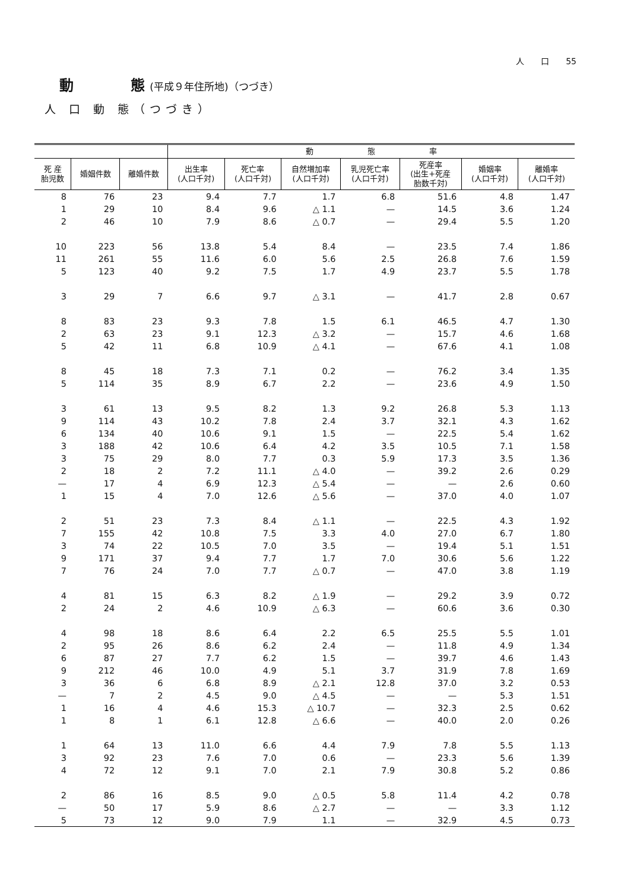人　　口　　55
動　　　　態 (平成９年住所地)（つづき）
人 口 動 態（つづき）
| | | | 動 態 率 | | | | | | |
| --- | --- | --- | --- | --- | --- | --- | --- | --- | --- |
| 死 産 胎児数 | 婚姻件数 | 離婚件数 | 出生率 (人口千対) | 死亡率 (人口千対) | 自然増加率 (人口千対) | 乳児死亡率 (人口千対) | 死産率 (出生+死産 胎数千対) | 婚姻率 (人口千対) | 離婚率 (人口千対) |
| 8 | 76 | 23 | 9.4 | 7.7 | 1.7 | 6.8 | 51.6 | 4.8 | 1.47 |
| 1 | 29 | 10 | 8.4 | 9.6 | △ 1.1 | — | 14.5 | 3.6 | 1.24 |
| 2 | 46 | 10 | 7.9 | 8.6 | △ 0.7 | — | 29.4 | 5.5 | 1.20 |
| 10 | 223 | 56 | 13.8 | 5.4 | 8.4 | — | 23.5 | 7.4 | 1.86 |
| 11 | 261 | 55 | 11.6 | 6.0 | 5.6 | 2.5 | 26.8 | 7.6 | 1.59 |
| 5 | 123 | 40 | 9.2 | 7.5 | 1.7 | 4.9 | 23.7 | 5.5 | 1.78 |
| 3 | 29 | 7 | 6.6 | 9.7 | △ 3.1 | — | 41.7 | 2.8 | 0.67 |
| 8 | 83 | 23 | 9.3 | 7.8 | 1.5 | 6.1 | 46.5 | 4.7 | 1.30 |
| 2 | 63 | 23 | 9.1 | 12.3 | △ 3.2 | — | 15.7 | 4.6 | 1.68 |
| 5 | 42 | 11 | 6.8 | 10.9 | △ 4.1 | — | 67.6 | 4.1 | 1.08 |
| 8 | 45 | 18 | 7.3 | 7.1 | 0.2 | — | 76.2 | 3.4 | 1.35 |
| 5 | 114 | 35 | 8.9 | 6.7 | 2.2 | — | 23.6 | 4.9 | 1.50 |
| 3 | 61 | 13 | 9.5 | 8.2 | 1.3 | 9.2 | 26.8 | 5.3 | 1.13 |
| 9 | 114 | 43 | 10.2 | 7.8 | 2.4 | 3.7 | 32.1 | 4.3 | 1.62 |
| 6 | 134 | 40 | 10.6 | 9.1 | 1.5 | — | 22.5 | 5.4 | 1.62 |
| 3 | 188 | 42 | 10.6 | 6.4 | 4.2 | 3.5 | 10.5 | 7.1 | 1.58 |
| 3 | 75 | 29 | 8.0 | 7.7 | 0.3 | 5.9 | 17.3 | 3.5 | 1.36 |
| 2 | 18 | 2 | 7.2 | 11.1 | △ 4.0 | — | 39.2 | 2.6 | 0.29 |
| — | 17 | 4 | 6.9 | 12.3 | △ 5.4 | — | — | 2.6 | 0.60 |
| 1 | 15 | 4 | 7.0 | 12.6 | △ 5.6 | — | 37.0 | 4.0 | 1.07 |
| 2 | 51 | 23 | 7.3 | 8.4 | △ 1.1 | — | 22.5 | 4.3 | 1.92 |
| 7 | 155 | 42 | 10.8 | 7.5 | 3.3 | 4.0 | 27.0 | 6.7 | 1.80 |
| 3 | 74 | 22 | 10.5 | 7.0 | 3.5 | — | 19.4 | 5.1 | 1.51 |
| 9 | 171 | 37 | 9.4 | 7.7 | 1.7 | 7.0 | 30.6 | 5.6 | 1.22 |
| 7 | 76 | 24 | 7.0 | 7.7 | △ 0.7 | — | 47.0 | 3.8 | 1.19 |
| 4 | 81 | 15 | 6.3 | 8.2 | △ 1.9 | — | 29.2 | 3.9 | 0.72 |
| 2 | 24 | 2 | 4.6 | 10.9 | △ 6.3 | — | 60.6 | 3.6 | 0.30 |
| 4 | 98 | 18 | 8.6 | 6.4 | 2.2 | 6.5 | 25.5 | 5.5 | 1.01 |
| 2 | 95 | 26 | 8.6 | 6.2 | 2.4 | — | 11.8 | 4.9 | 1.34 |
| 6 | 87 | 27 | 7.7 | 6.2 | 1.5 | — | 39.7 | 4.6 | 1.43 |
| 9 | 212 | 46 | 10.0 | 4.9 | 5.1 | 3.7 | 31.9 | 7.8 | 1.69 |
| 3 | 36 | 6 | 6.8 | 8.9 | △ 2.1 | 12.8 | 37.0 | 3.2 | 0.53 |
| — | 7 | 2 | 4.5 | 9.0 | △ 4.5 | — | — | 5.3 | 1.51 |
| 1 | 16 | 4 | 4.6 | 15.3 | △ 10.7 | — | 32.3 | 2.5 | 0.62 |
| 1 | 8 | 1 | 6.1 | 12.8 | △ 6.6 | — | 40.0 | 2.0 | 0.26 |
| 1 | 64 | 13 | 11.0 | 6.6 | 4.4 | 7.9 | 7.8 | 5.5 | 1.13 |
| 3 | 92 | 23 | 7.6 | 7.0 | 0.6 | — | 23.3 | 5.6 | 1.39 |
| 4 | 72 | 12 | 9.1 | 7.0 | 2.1 | 7.9 | 30.8 | 5.2 | 0.86 |
| 2 | 86 | 16 | 8.5 | 9.0 | △ 0.5 | 5.8 | 11.4 | 4.2 | 0.78 |
| — | 50 | 17 | 5.9 | 8.6 | △ 2.7 | — | — | 3.3 | 1.12 |
| 5 | 73 | 12 | 9.0 | 7.9 | 1.1 | — | 32.9 | 4.5 | 0.73 |